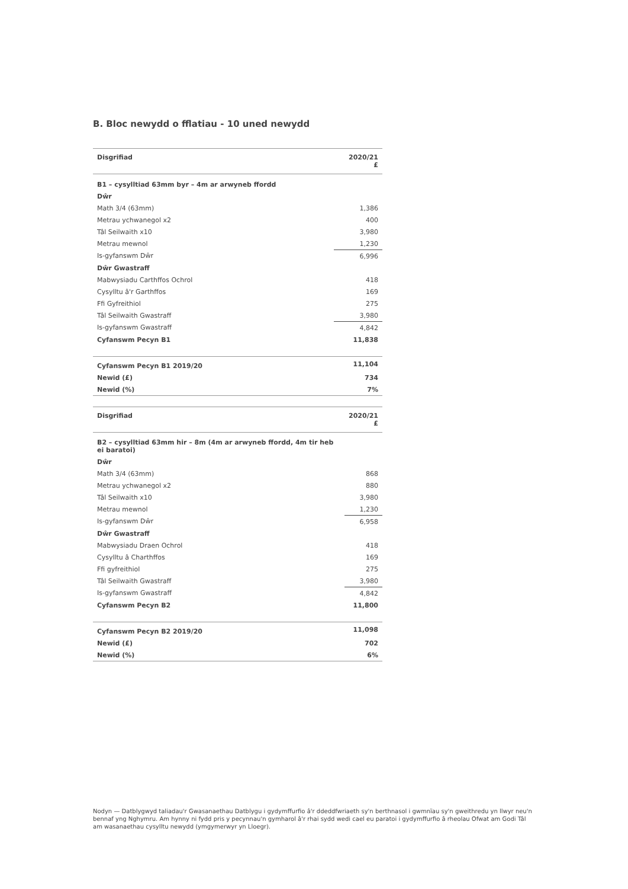B. Bloc newydd o fflatiau - 10 uned newydd
| Disgrifiad | 2020/21 £ |
| --- | --- |
| B1 – cysylltiad 63mm byr – 4m ar arwyneb ffordd | |
| Dŵr | |
| Math 3/4 (63mm) | 1,386 |
| Metrau ychwanegol x2 | 400 |
| Tâl Seilwaith x10 | 3,980 |
| Metrau mewnol | 1,230 |
| Is-gyfanswm Dŵr | 6,996 |
| Dŵr Gwastraff | |
| Mabwysiadu Carthffos Ochrol | 418 |
| Cysylltu â'r Garthffos | 169 |
| Ffi Gyfreithiol | 275 |
| Tâl Seilwaith Gwastraff | 3,980 |
| Is-gyfanswm Gwastraff | 4,842 |
| Cyfanswm Pecyn B1 | 11,838 |
| Cyfanswm Pecyn B1 2019/20 | 11,104 |
| Newid (£) | 734 |
| Newid (%) | 7% |
| Disgrifiad | 2020/21 £ |
| --- | --- |
| B2 – cysylltiad 63mm hir – 8m (4m ar arwyneb ffordd, 4m tir heb ei baratoi) | |
| Dŵr | |
| Math 3/4 (63mm) | 868 |
| Metrau ychwanegol x2 | 880 |
| Tâl Seilwaith x10 | 3,980 |
| Metrau mewnol | 1,230 |
| Is-gyfanswm Dŵr | 6,958 |
| Dŵr Gwastraff | |
| Mabwysiadu Draen Ochrol | 418 |
| Cysylltu â Charthffos | 169 |
| Ffi gyfreithiol | 275 |
| Tâl Seilwaith Gwastraff | 3,980 |
| Is-gyfanswm Gwastraff | 4,842 |
| Cyfanswm Pecyn B2 | 11,800 |
| Cyfanswm Pecyn B2 2019/20 | 11,098 |
| Newid (£) | 702 |
| Newid (%) | 6% |
Nodyn — Datblygwyd taliadau'r Gwasanaethau Datblygu i gydymffurfio â'r ddeddfwriaeth sy'n berthnasol i gwmnïau sy'n gweithredu yn llwyr neu'n bennaf yng Nghymru. Am hynny ni fydd pris y pecynnau'n gymharol â'r rhai sydd wedi cael eu paratoi i gydymffurfio â rheolau Ofwat am Godi Tâl am wasanaethau cysylltu newydd (ymgymerwyr yn Lloegr).